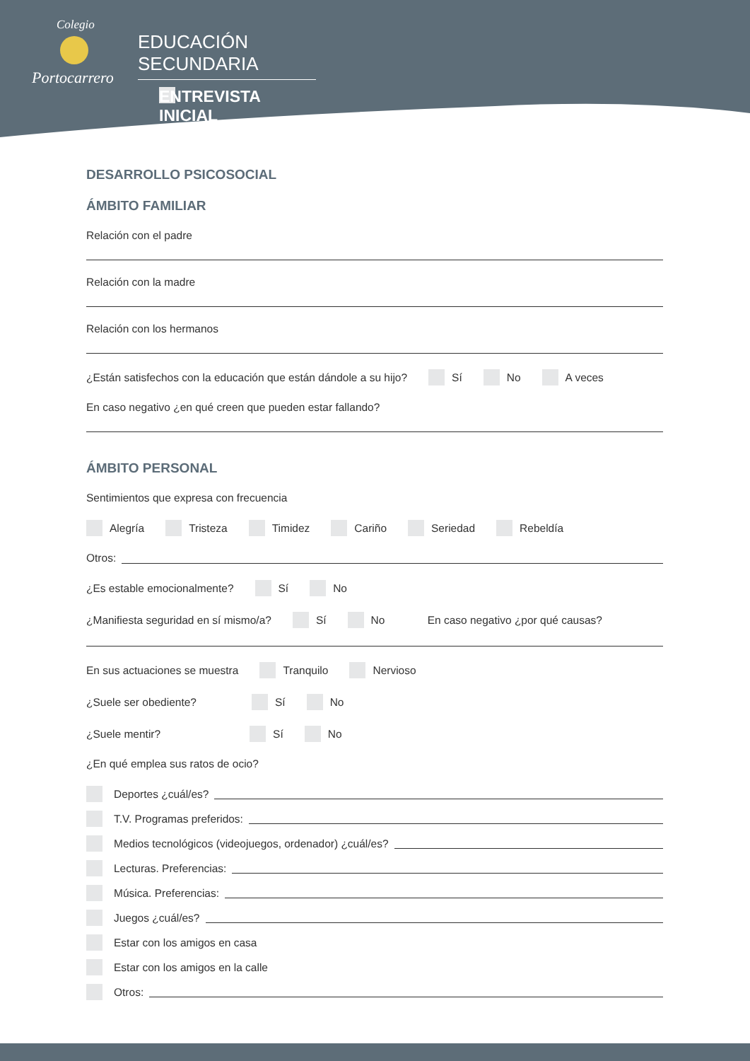Colegio
Portocarrero
EDUCACIÓN SECUNDARIA
ENTREVISTA INICIAL
DESARROLLO PSICOSOCIAL
ÁMBITO FAMILIAR
Relación con el padre
Relación con la madre
Relación con los hermanos
¿Están satisfechos con la educación que están dándole a su hijo? Sí No A veces
En caso negativo ¿en qué creen que pueden estar fallando?
ÁMBITO PERSONAL
Sentimientos que expresa con frecuencia
Alegría Tristeza Timidez Cariño Seriedad Rebeldía
Otros:
¿Es estable emocionalmente? Sí No
¿Manifiesta seguridad en sí mismo/a? Sí No En caso negativo ¿por qué causas?
En sus actuaciones se muestra Tranquilo Nervioso
¿Suele ser obediente? Sí No
¿Suele mentir? Sí No
¿En qué emplea sus ratos de ocio?
Deportes ¿cuál/es?
T.V. Programas preferidos:
Medios tecnológicos (videojuegos, ordenador) ¿cuál/es?
Lecturas. Preferencias:
Música. Preferencias:
Juegos ¿cuál/es?
Estar con los amigos en casa
Estar con los amigos en la calle
Otros: